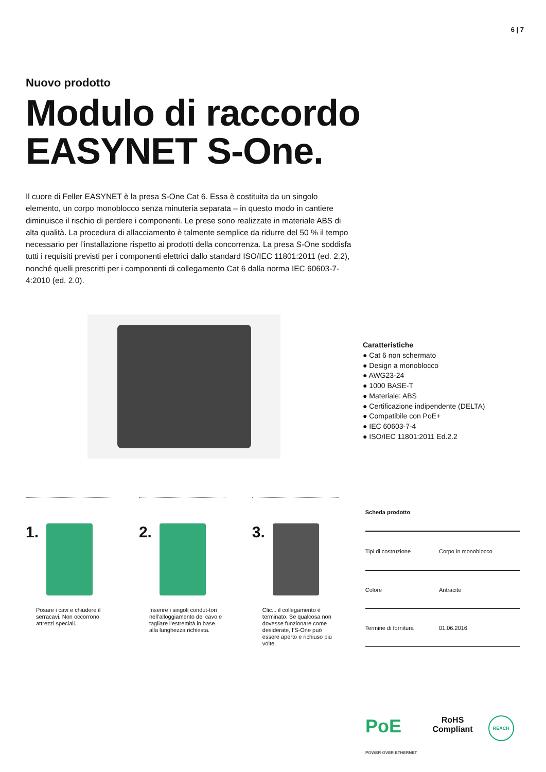6 | 7
Nuovo prodotto
Modulo di raccordo
EASYNET S-One.
Il cuore di Feller EASYNET è la presa S-One Cat 6. Essa è costituita da un singolo elemento, un corpo monoblocco senza minuteria separata – in questo modo in cantiere diminuisce il rischio di perdere i componenti. Le prese sono realizzate in materiale ABS di alta qualità. La procedura di allacciamento è talmente semplice da ridurre del 50 % il tempo necessario per l’installazione rispetto ai prodotti della concorrenza. La presa S-One soddisfa tutti i requisiti previsti per i componenti elettrici dallo standard ISO/IEC 11801:2011 (ed. 2.2), nonché quelli prescritti per i componenti di collegamento Cat 6 dalla norma IEC 60603-7-4:2010 (ed. 2.0).
Caratteristiche
● Cat 6 non schermato
● Design a monoblocco
● AWG23-24
● 1000 BASE-T
● Materiale: ABS
● Certificazione indipendente (DELTA)
● Compatibile con PoE+
● IEC 60603-7-4
● ISO/IEC 11801:2011 Ed.2.2
1.
Posare i cavi e chiudere il serracavi. Non occorrono attrezzi speciali.
2.
Inserire i singoli condut-tori nell’alloggiamento del cavo e tagliare l’estremità in base alla lunghezza richiesta.
3.
Clic... il collegamento è terminato. Se qualcosa non dovesse funzionare come desiderate, l’S-One può essere aperto e richiuso più volte.
| Scheda prodotto | |
| --- | --- |
| Tipi di costruzione | Corpo in monoblocco |
| Colore | Antracite |
| Termine di fornitura | 01.06.2016 |
PoE
POWER OVER ETHERNET
RoHS
Compliant
REACH